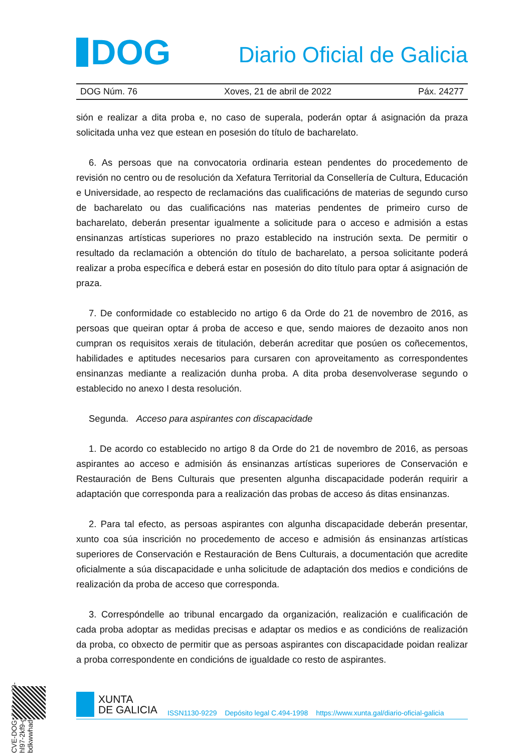DOG
Diario Oficial de Galicia
DOG Núm. 76 Xoves, 21 de abril de 2022 Páx. 24277
sión e realizar a dita proba e, no caso de superala, poderán optar á asignación da praza solicitada unha vez que estean en posesión do título de bacharelato.
6. As persoas que na convocatoria ordinaria estean pendentes do procedemento de revisión no centro ou de resolución da Xefatura Territorial da Consellería de Cultura, Educación e Universidade, ao respecto de reclamacións das cualificacións de materias de segundo curso de bacharelato ou das cualificacións nas materias pendentes de primeiro curso de bacharelato, deberán presentar igualmente a solicitude para o acceso e admisión a estas ensinanzas artísticas superiores no prazo establecido na instrución sexta. De permitir o resultado da reclamación a obtención do título de bacharelato, a persoa solicitante poderá realizar a proba específica e deberá estar en posesión do dito título para optar á asignación de praza.
7. De conformidade co establecido no artigo 6 da Orde do 21 de novembro de 2016, as persoas que queiran optar á proba de acceso e que, sendo maiores de dezaoito anos non cumpran os requisitos xerais de titulación, deberán acreditar que posúen os coñecementos, habilidades e aptitudes necesarios para cursaren con aproveitamento as correspondentes ensinanzas mediante a realización dunha proba. A dita proba desenvolverase segundo o establecido no anexo I desta resolución.
Segunda. Acceso para aspirantes con discapacidade
1. De acordo co establecido no artigo 8 da Orde do 21 de novembro de 2016, as persoas aspirantes ao acceso e admisión ás ensinanzas artísticas superiores de Conservación e Restauración de Bens Culturais que presenten algunha discapacidade poderán requirir a adaptación que corresponda para a realización das probas de acceso ás ditas ensinanzas.
2. Para tal efecto, as persoas aspirantes con algunha discapacidade deberán presentar, xunto coa súa inscrición no procedemento de acceso e admisión ás ensinanzas artísticas superiores de Conservación e Restauración de Bens Culturais, a documentación que acredite oficialmente a súa discapacidade e unha solicitude de adaptación dos medios e condicións de realización da proba de acceso que corresponda.
3. Correspóndelle ao tribunal encargado da organización, realización e cualificación de cada proba adoptar as medidas precisas e adaptar os medios e as condicións de realización da proba, co obxecto de permitir que as persoas aspirantes con discapacidade poidan realizar a proba correspondente en condicións de igualdade co resto de aspirantes.
CVE-DOG: 7d2vwy89-hl97-2kf9-ggs2-bdkwwhadj0a3
XUNTA
DE GALICIA
ISSN1130-9229 Depósito legal C.494-1998 https://www.xunta.gal/diario-oficial-galicia